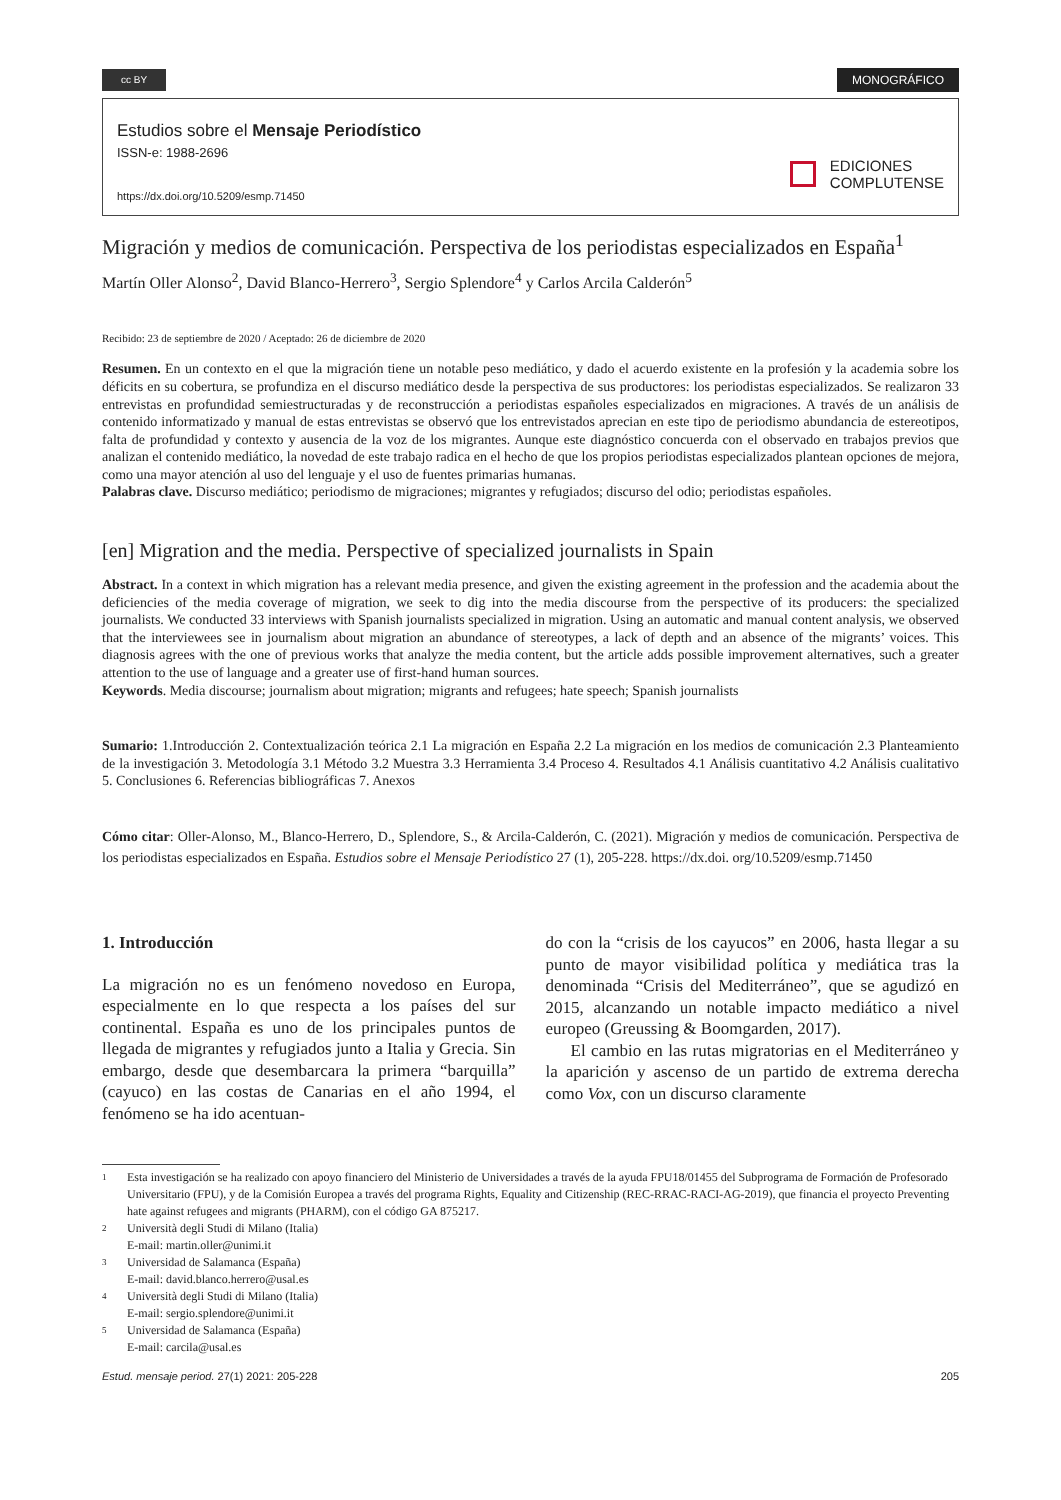cc BY
MONOGRÁFICO
Estudios sobre el Mensaje Periodístico
ISSN-e: 1988-2696
https://dx.doi.org/10.5209/esmp.71450
EDICIONES
COMPLUTENSE
Migración y medios de comunicación. Perspectiva de los periodistas especializados en España<sup>1</sup>
Martín Oller Alonso<sup>2</sup>, David Blanco-Herrero<sup>3</sup>, Sergio Splendore<sup>4</sup> y Carlos Arcila Calderón<sup>5</sup>
Recibido: 23 de septiembre de 2020 / Aceptado: 26 de diciembre de 2020
Resumen. En un contexto en el que la migración tiene un notable peso mediático, y dado el acuerdo existente en la profesión y la academia sobre los déficits en su cobertura, se profundiza en el discurso mediático desde la perspectiva de sus productores: los periodistas especializados. Se realizaron 33 entrevistas en profundidad semiestructuradas y de reconstrucción a periodistas españoles especializados en migraciones. A través de un análisis de contenido informatizado y manual de estas entrevistas se observó que los entrevistados aprecian en este tipo de periodismo abundancia de estereotipos, falta de profundidad y contexto y ausencia de la voz de los migrantes. Aunque este diagnóstico concuerda con el observado en trabajos previos que analizan el contenido mediático, la novedad de este trabajo radica en el hecho de que los propios periodistas especializados plantean opciones de mejora, como una mayor atención al uso del lenguaje y el uso de fuentes primarias humanas.
Palabras clave. Discurso mediático; periodismo de migraciones; migrantes y refugiados; discurso del odio; periodistas españoles.
[en] Migration and the media. Perspective of specialized journalists in Spain
Abstract. In a context in which migration has a relevant media presence, and given the existing agreement in the profession and the academia about the deficiencies of the media coverage of migration, we seek to dig into the media discourse from the perspective of its producers: the specialized journalists. We conducted 33 interviews with Spanish journalists specialized in migration. Using an automatic and manual content analysis, we observed that the interviewees see in journalism about migration an abundance of stereotypes, a lack of depth and an absence of the migrants’ voices. This diagnosis agrees with the one of previous works that analyze the media content, but the article adds possible improvement alternatives, such a greater attention to the use of language and a greater use of first-hand human sources.
Keywords. Media discourse; journalism about migration; migrants and refugees; hate speech; Spanish journalists
Sumario: 1.Introducción 2. Contextualización teórica 2.1 La migración en España 2.2 La migración en los medios de comunicación 2.3 Planteamiento de la investigación 3. Metodología 3.1 Método 3.2 Muestra 3.3 Herramienta 3.4 Proceso 4. Resultados 4.1 Análisis cuantitativo 4.2 Análisis cualitativo 5. Conclusiones 6. Referencias bibliográficas 7. Anexos
Cómo citar: Oller-Alonso, M., Blanco-Herrero, D., Splendore, S., & Arcila-Calderón, C. (2021). Migración y medios de comunicación. Perspectiva de los periodistas especializados en España. Estudios sobre el Mensaje Periodístico 27 (1), 205-228. https://dx.doi. org/10.5209/esmp.71450
1. Introducción
La migración no es un fenómeno novedoso en Europa, especialmente en lo que respecta a los países del sur continental. España es uno de los principales puntos de llegada de migrantes y refugiados junto a Italia y Grecia. Sin embargo, desde que desembarcara la primera “barquilla” (cayuco) en las costas de Canarias en el año 1994, el fenómeno se ha ido acentuan-
do con la “crisis de los cayucos” en 2006, hasta llegar a su punto de mayor visibilidad política y mediática tras la denominada “Crisis del Mediterráneo”, que se agudizó en 2015, alcanzando un notable impacto mediático a nivel europeo (Greussing & Boomgarden, 2017).
El cambio en las rutas migratorias en el Mediterráneo y la aparición y ascenso de un partido de extrema derecha como Vox, con un discurso claramente
1 Esta investigación se ha realizado con apoyo financiero del Ministerio de Universidades a través de la ayuda FPU18/01455 del Subprograma de Formación de Profesorado Universitario (FPU), y de la Comisión Europea a través del programa Rights, Equality and Citizenship (REC-RRAC-RACI-AG-2019), que financia el proyecto Preventing hate against refugees and migrants (PHARM), con el código GA 875217.
2 Università degli Studi di Milano (Italia)
E-mail: martin.oller@unimi.it
3 Universidad de Salamanca (España)
E-mail: david.blanco.herrero@usal.es
4 Università degli Studi di Milano (Italia)
E-mail: sergio.splendore@unimi.it
5 Universidad de Salamanca (España)
E-mail: carcila@usal.es
Estud. mensaje period. 27(1) 2021: 205-228
205